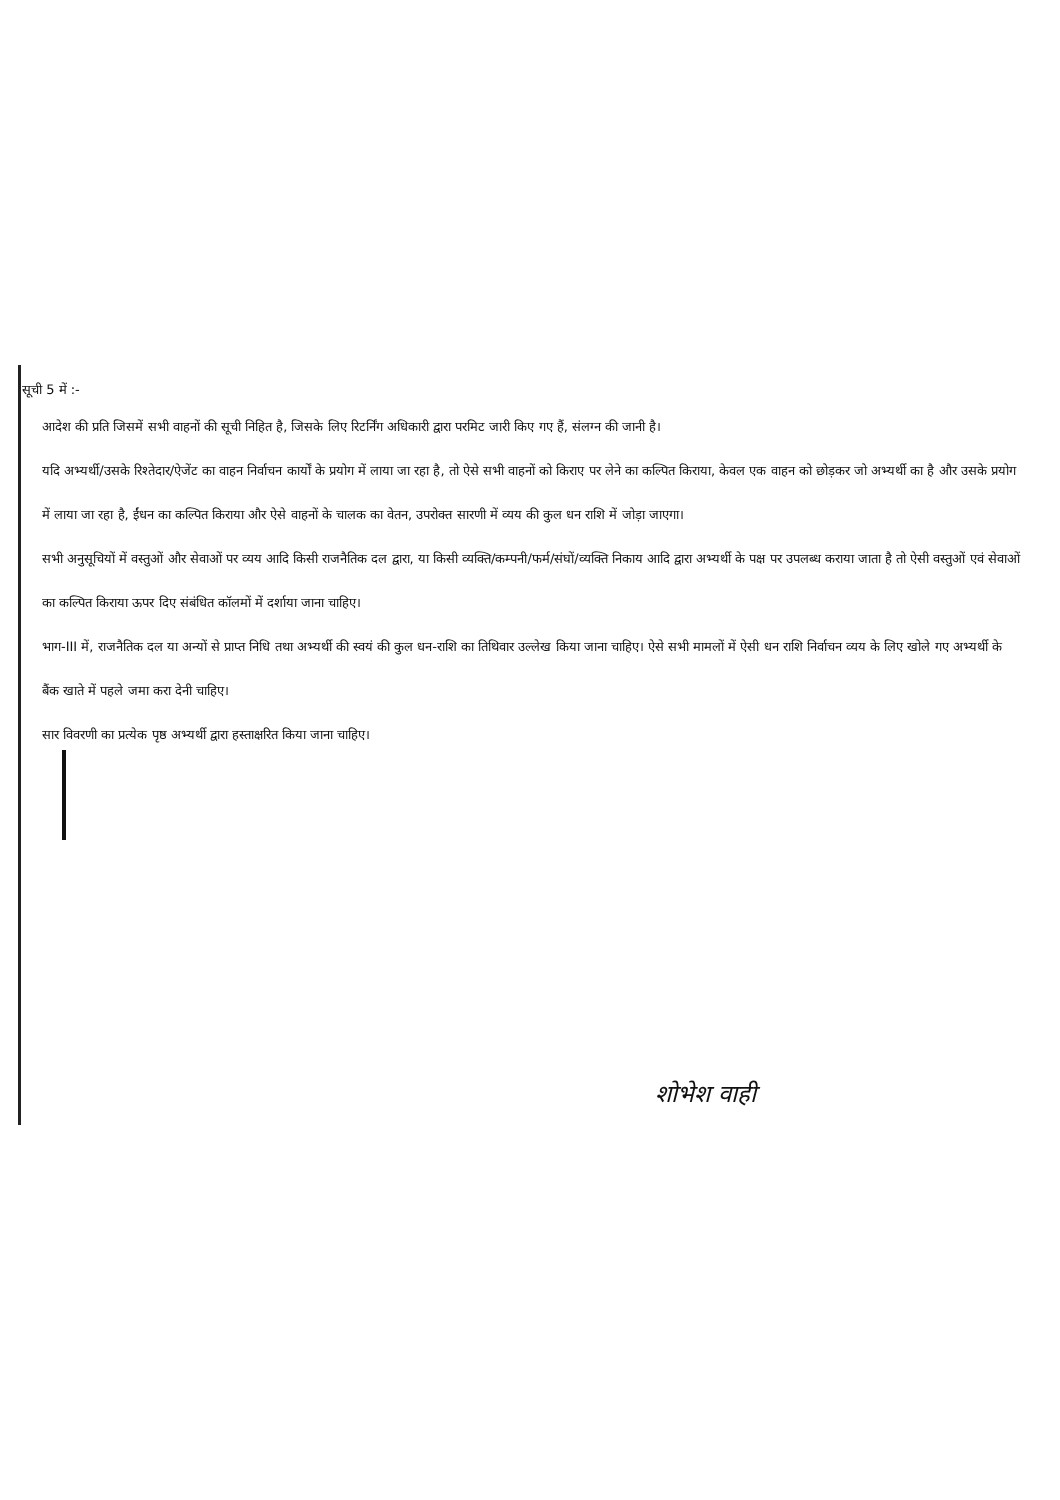सूची 5 में :-
आदेश की प्रति जिसमें सभी वाहनों की सूची निहित है, जिसके लिए रिटर्निंग अधिकारी द्वारा परमिट जारी किए गए हैं, संलग्न की जानी है।
यदि अभ्यर्थी/उसके रिश्तेदार/ऐजेंट का वाहन निर्वाचन कार्यों के प्रयोग में लाया जा रहा है, तो ऐसे सभी वाहनों को किराए पर लेने का कल्पित किराया, केवल एक वाहन को छोड़कर जो अभ्यर्थी का है और उसके प्रयोग में लाया जा रहा है, ईंधन का कल्पित किराया और ऐसे वाहनों के चालक का वेतन, उपरोक्त सारणी में व्यय की कुल धन राशि में जोड़ा जाएगा।
सभी अनुसूचियों में वस्तुओं और सेवाओं पर व्यय आदि किसी राजनैतिक दल द्वारा, या किसी व्यक्ति/कम्पनी/फर्म/संघों/व्यक्ति निकाय आदि द्वारा अभ्यर्थी के पक्ष पर उपलब्ध कराया जाता है तो ऐसी वस्तुओं एवं सेवाओं का कल्पित किराया ऊपर दिए संबंधित कॉलमों में दर्शाया जाना चाहिए।
भाग-III में, राजनैतिक दल या अन्यों से प्राप्त निधि तथा अभ्यर्थी की स्वयं की कुल धन-राशि का तिथिवार उल्लेख किया जाना चाहिए। ऐसे सभी मामलों में ऐसी धन राशि निर्वाचन व्यय के लिए खोले गए अभ्यर्थी के बैंक खाते में पहले जमा करा देनी चाहिए।
सार विवरणी का प्रत्येक पृष्ठ अभ्यर्थी द्वारा हस्ताक्षरित किया जाना चाहिए।
शोभेश वाही